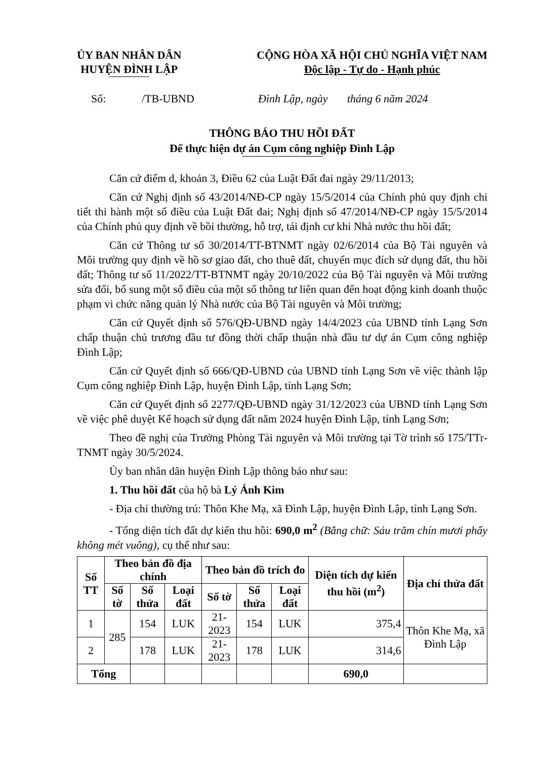ỦY BAN NHÂN DÂN
HUYỆN ĐÌNH LẬP
CỘNG HÒA XÃ HỘI CHỦ NGHĨA VIỆT NAM
Độc lập - Tự do - Hạnh phúc
Số: /TB-UBND Đình Lập, ngày tháng 6 năm 2024
THÔNG BÁO THU HỒI ĐẤT
Để thực hiện dự án Cụm công nghiệp Đình Lập
Căn cứ điểm d, khoản 3, Điều 62 của Luật Đất đai ngày 29/11/2013;
Căn cứ Nghị định số 43/2014/NĐ-CP ngày 15/5/2014 của Chính phủ quy định chi tiết thi hành một số điều của Luật Đất đai; Nghị định số 47/2014/NĐ-CP ngày 15/5/2014 của Chính phủ quy định về bồi thường, hỗ trợ, tái định cư khi Nhà nước thu hồi đất;
Căn cứ Thông tư số 30/2014/TT-BTNMT ngày 02/6/2014 của Bộ Tài nguyên và Môi trường quy định về hồ sơ giao đất, cho thuê đất, chuyển mục đích sử dụng đất, thu hồi đất; Thông tư số 11/2022/TT-BTNMT ngày 20/10/2022 của Bộ Tài nguyên và Môi trường sửa đổi, bổ sung một số điều của một số thông tư liên quan đến hoạt động kinh doanh thuộc phạm vi chức năng quản lý Nhà nước của Bộ Tài nguyên và Môi trường;
Căn cứ Quyết định số 576/QĐ-UBND ngày 14/4/2023 của UBND tỉnh Lạng Sơn chấp thuận chủ trương đầu tư đồng thời chấp thuận nhà đầu tư dự án Cụm công nghiệp Đình Lập;
Căn cứ Quyết định số 666/QĐ-UBND của UBND tỉnh Lạng Sơn về việc thành lập Cụm công nghiệp Đình Lập, huyện Đình Lập, tỉnh Lạng Sơn;
Căn cứ Quyết định số 2277/QĐ-UBND ngày 31/12/2023 của UBND tỉnh Lạng Sơn về việc phê duyệt Kế hoạch sử dụng đất năm 2024 huyện Đình Lập, tỉnh Lạng Sơn;
Theo đề nghị của Trưởng Phòng Tài nguyên và Môi trường tại Tờ trình số 175/TTr-TNMT ngày 30/5/2024.
Ủy ban nhân dân huyện Đình Lập thông báo như sau:
1. Thu hồi đất của hộ bà Lý Ánh Kim
- Địa chỉ thường trú: Thôn Khe Mạ, xã Đình Lập, huyện Đình Lập, tỉnh Lạng Sơn.
- Tổng diện tích đất dự kiến thu hồi: 690,0 m<sup>2</sup> (Bằng chữ: Sáu trăm chín mươi phẩy không mét vuông), cụ thể như sau:
| Số TT | Theo bản đồ địa chính | | | Theo bản đồ trích đo | | | Diện tích dự kiến thu hồi (m<sup>2</sup>) | Địa chỉ thửa đất |
| --- | --- | --- | --- | --- | --- | --- | --- | --- |
| | Số tờ | Số thửa | Loại đất | Số tờ | Số thửa | Loại đất | | |
| 1 | 285 | 154 | LUK | 21-2023 | 154 | LUK | 375,4 | Thôn Khe Mạ, xã Đình Lập |
| 2 | | 178 | LUK | 21-2023 | 178 | LUK | 314,6 | |
| Tổng | | | | | | | 690,0 | |